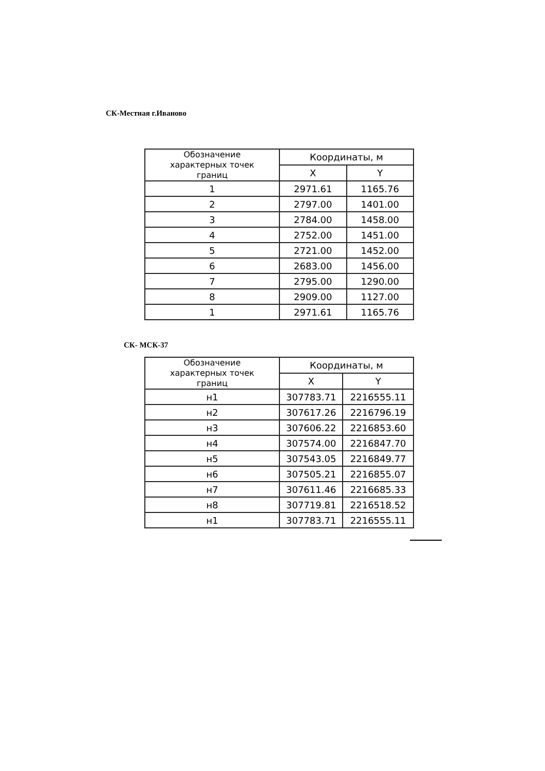СК-Местная г.Иваново
| Обозначение характерных точек границ | Координаты, м | |
| --- | --- | --- |
| | X | Y |
| 1 | 2971.61 | 1165.76 |
| 2 | 2797.00 | 1401.00 |
| 3 | 2784.00 | 1458.00 |
| 4 | 2752.00 | 1451.00 |
| 5 | 2721.00 | 1452.00 |
| 6 | 2683.00 | 1456.00 |
| 7 | 2795.00 | 1290.00 |
| 8 | 2909.00 | 1127.00 |
| 1 | 2971.61 | 1165.76 |
СК- МСК-37
| Обозначение характерных точек границ | Координаты, м | |
| --- | --- | --- |
| | X | Y |
| н1 | 307783.71 | 2216555.11 |
| н2 | 307617.26 | 2216796.19 |
| н3 | 307606.22 | 2216853.60 |
| н4 | 307574.00 | 2216847.70 |
| н5 | 307543.05 | 2216849.77 |
| н6 | 307505.21 | 2216855.07 |
| н7 | 307611.46 | 2216685.33 |
| н8 | 307719.81 | 2216518.52 |
| н1 | 307783.71 | 2216555.11 |